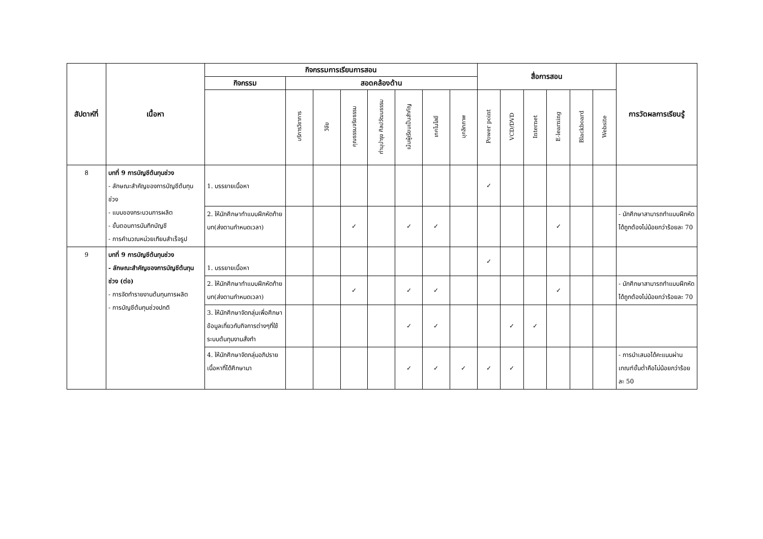| สัปดาห์ที่ | เนื้อหา | กิจกรรมการเรียนการสอน | | | | | | | | สื่อการสอน | | | | | | การวัดผลการเรียนรู้ |
| --- | --- | --- | --- | --- | --- | --- | --- | --- | --- | --- | --- | --- | --- | --- | --- | --- |
| | | กิจกรรม | สอดคล้องด้าน | | | | | | | | | | | | | |
| | | | บริการวิชาการ | วิจัย | คุณธรรมจริยธรรม | ทำนุบำรุง ศิลปวัฒนธรรม | เน้นผู้เรียนเป็นสำคัญ | เทคโนโลยี | บุคลิกภาพ | Power point | VCD/DVD | Internet | E-learning | Blackboard | Website | |
| 8 | บทที่ 9 การบัญชีต้นทุนช่วง - ลักษณะสำคัญของการบัญชีต้นทุนช่วง - แบบของกระบวนการผลิต - ขั้นตอนการบันทึกบัญชี - การคำนวณหน่วยเทียบสำเร็จรูป | 1. บรรยายเนื้อหา | | | | | | | | ✓ | | | | | | |
| | | 2. ให้นักศึกษาทำแบบฝึกหัดท้ายบท(ส่งตามกำหนดเวลา) | | | ✓ | | ✓ | ✓ | | | | | ✓ | | | - นักศึกษาสามารถทำแบบฝึกหัดได้ถูกต้องไม่น้อยกว่าร้อยละ 70 |
| 9 | บทที่ 9 การบัญชีต้นทุนช่วง - ลักษณะสำคัญของการบัญชีต้นทุนช่วง (ต่อ) - การจัดทำรายงานต้นทุนการผลิต - การบัญชีต้นทุนช่วงปกติ | 1. บรรยายเนื้อหา | | | | | | | | ✓ | | | | | | |
| | | 2. ให้นักศึกษาทำแบบฝึกหัดท้ายบท(ส่งตามกำหนดเวลา) | | | ✓ | | ✓ | ✓ | | | | | ✓ | | | - นักศึกษาสามารถทำแบบฝึกหัดได้ถูกต้องไม่น้อยกว่าร้อยละ 70 |
| | | 3. ให้นักศึกษาจัดกลุ่มเพื่อศึกษาข้อมูลเกี่ยวกับกิจการต่างๆที่ใช้ระบบต้นทุนงานสั่งทำ | | | | | ✓ | ✓ | | | ✓ | ✓ | | | | |
| | | 4. ให้นักศึกษาจัดกลุ่มอภิปรายเนื้อหาที่ได้ศึกษามา | | | | | ✓ | ✓ | ✓ | ✓ | ✓ | | | | | - การนำเสนอได้คะแนนผ่านเกณฑ์ขั้นต่ำคือไม่น้อยกว่าร้อยละ 50 |